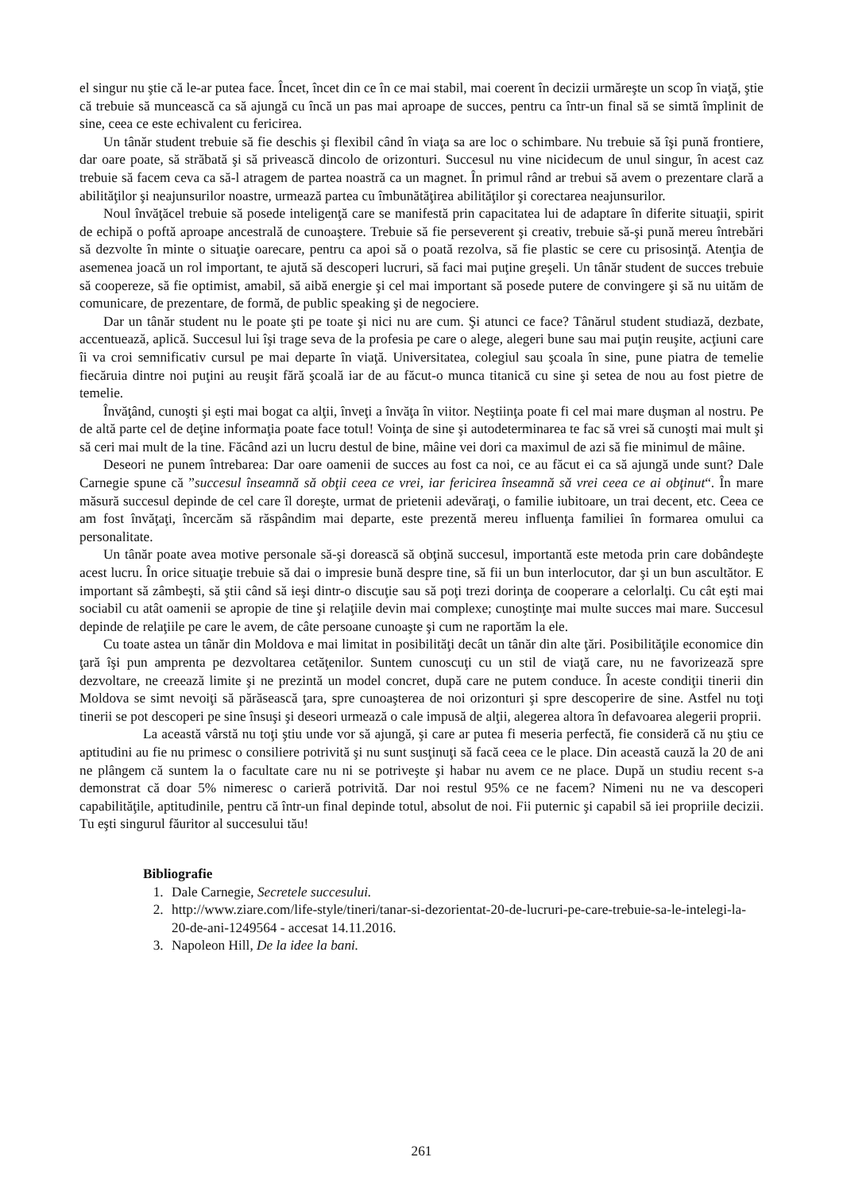el singur nu ştie că le-ar putea face. Încet, încet din ce în ce mai stabil, mai coerent în decizii urmăreşte un scop în viaţă, ştie că trebuie să muncească ca să ajungă cu încă un pas mai aproape de succes, pentru ca într-un final să se simtă împlinit de sine, ceea ce este echivalent cu fericirea.
Un tânăr student trebuie să fie deschis şi flexibil când în viaţa sa are loc o schimbare. Nu trebuie să îşi pună frontiere, dar oare poate, să străbată şi să privească dincolo de orizonturi. Succesul nu vine nicidecum de unul singur, în acest caz trebuie să facem ceva ca să-l atragem de partea noastră ca un magnet. În primul rând ar trebui să avem o prezentare clară a abilităţilor şi neajunsurilor noastre, urmează partea cu îmbunătăţirea abilităţilor şi corectarea neajunsurilor.
Noul învăţăcel trebuie să posede inteligenţă care se manifestă prin capacitatea lui de adaptare în diferite situaţii, spirit de echipă o poftă aproape ancestrală de cunoaştere. Trebuie să fie perseverent şi creativ, trebuie să-şi pună mereu întrebări să dezvolte în minte o situaţie oarecare, pentru ca apoi să o poată rezolva, să fie plastic se cere cu prisosinţă. Atenţia de asemenea joacă un rol important, te ajută să descoperi lucruri, să faci mai puţine greşeli. Un tânăr student de succes trebuie să coopereze, să fie optimist, amabil, să aibă energie şi cel mai important să posede putere de convingere şi să nu uităm de comunicare, de prezentare, de formă, de public speaking şi de negociere.
Dar un tânăr student nu le poate şti pe toate şi nici nu are cum. Şi atunci ce face? Tânărul student studiază, dezbate, accentuează, aplică. Succesul lui îşi trage seva de la profesia pe care o alege, alegeri bune sau mai puţin reuşite, acţiuni care îi va croi semnificativ cursul pe mai departe în viaţă. Universitatea, colegiul sau şcoala în sine, pune piatra de temelie fiecăruia dintre noi puţini au reuşit fără şcoală iar de au făcut-o munca titanică cu sine şi setea de nou au fost pietre de temelie.
Învăţând, cunoşti şi eşti mai bogat ca alţii, înveţi a învăţa în viitor. Neştiinţa poate fi cel mai mare duşman al nostru. Pe de altă parte cel de deţine informaţia poate face totul! Voinţa de sine şi autodeterminarea te fac să vrei să cunoşti mai mult şi să ceri mai mult de la tine. Făcând azi un lucru destul de bine, mâine vei dori ca maximul de azi să fie minimul de mâine.
Deseori ne punem întrebarea: Dar oare oamenii de succes au fost ca noi, ce au făcut ei ca să ajungă unde sunt? Dale Carnegie spune că ”succesul înseamnă să obţii ceea ce vrei, iar fericirea înseamnă să vrei ceea ce ai obţinut“. În mare măsură succesul depinde de cel care îl doreşte, urmat de prietenii adevăraţi, o familie iubitoare, un trai decent, etc. Ceea ce am fost învăţaţi, încercăm să răspândim mai departe, este prezentă mereu influenţa familiei în formarea omului ca personalitate.
Un tânăr poate avea motive personale să-şi dorească să obţină succesul, importantă este metoda prin care dobândeşte acest lucru. În orice situaţie trebuie să dai o impresie bună despre tine, să fii un bun interlocutor, dar şi un bun ascultător. E important să zâmbeşti, să ştii când să ieşi dintr-o discuţie sau să poţi trezi dorinţa de cooperare a celorlalţi. Cu cât eşti mai sociabil cu atât oamenii se apropie de tine şi relaţiile devin mai complexe; cunoştinţe mai multe succes mai mare. Succesul depinde de relaţiile pe care le avem, de câte persoane cunoaşte şi cum ne raportăm la ele.
Cu toate astea un tânăr din Moldova e mai limitat in posibilităţi decât un tânăr din alte ţări. Posibilităţile economice din ţară îşi pun amprenta pe dezvoltarea cetăţenilor. Suntem cunoscuţi cu un stil de viaţă care, nu ne favorizează spre dezvoltare, ne creează limite şi ne prezintă un model concret, după care ne putem conduce. În aceste condiţii tinerii din Moldova se simt nevoiţi să părăsească ţara, spre cunoaşterea de noi orizonturi şi spre descoperire de sine. Astfel nu toţi tinerii se pot descoperi pe sine însuşi şi deseori urmează o cale impusă de alţii, alegerea altora în defavoarea alegerii proprii.
La această vârstă nu toţi ştiu unde vor să ajungă, şi care ar putea fi meseria perfectă, fie consideră că nu ştiu ce aptitudini au fie nu primesc o consiliere potrivită şi nu sunt susţinuţi să facă ceea ce le place. Din această cauză la 20 de ani ne plângem că suntem la o facultate care nu ni se potriveşte şi habar nu avem ce ne place. După un studiu recent s-a demonstrat că doar 5% nimeresc o carieră potrivită. Dar noi restul 95% ce ne facem? Nimeni nu ne va descoperi capabilităţile, aptitudinile, pentru că într-un final depinde totul, absolut de noi. Fii puternic şi capabil să iei propriile decizii. Tu eşti singurul făuritor al succesului tău!
Bibliografie
1. Dale Carnegie, Secretele succesului.
2. http://www.ziare.com/life-style/tineri/tanar-si-dezorientat-20-de-lucruri-pe-care-trebuie-sa-le-intelegi-la-20-de-ani-1249564 - accesat 14.11.2016.
3. Napoleon Hill, De la idee la bani.
261